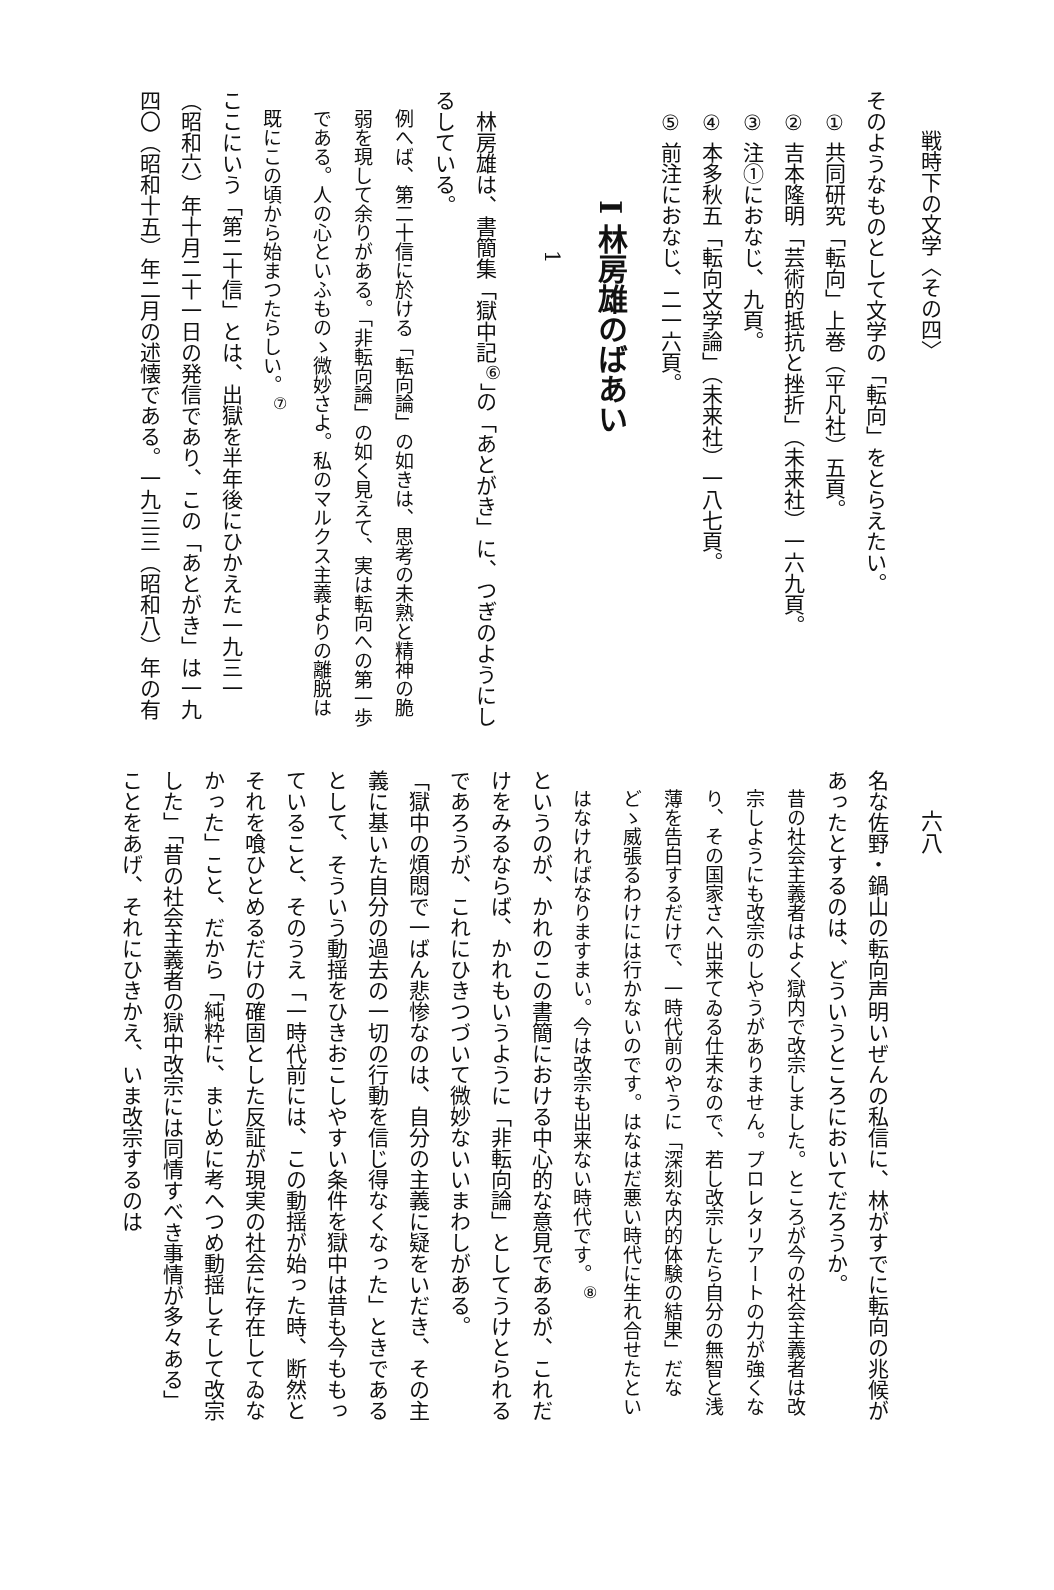戦時下の文学〈その四〉
そのようなものとして文学の「転向」をとらえたい。
① 共同研究「転向」上巻（平凡社）五頁。
② 吉本隆明「芸術的抵抗と挫折」（未来社）一六九頁。
③ 注①におなじ、九頁。
④ 本多秋五「転向文学論」（未来社）一八七頁。
⑤ 前注におなじ、二一六頁。
I 林房雄のばあい
1
林房雄は、書簡集「獄中記<sup>⑥</sup>」の「あとがき」に、つぎのようにしるしている。
例へば、第二十信に於ける「転向論」の如きは、思考の未熟と精神の脆弱を現して余りがある。「非転向論」の如く見えて、実は転向への第一歩である。人の心といふものゝ微妙さよ。私のマルクス主義よりの離脱は既にこの頃から始まつたらしい。<sup>⑦</sup>
ここにいう「第二十信」とは、出獄を半年後にひかえた一九三一（昭和六）年十月二十一日の発信であり、この「あとがき」は一九四〇（昭和十五）年二月の述懐である。一九三三（昭和八）年の有
六八
名な佐野・鍋山の転向声明いぜんの私信に、林がすでに転向の兆候があったとするのは、どういうところにおいてだろうか。
昔の社会主義者はよく獄内で改宗しました。ところが今の社会主義者は改宗しようにも改宗のしやうがありません。プロレタリアートの力が強くなり、その国家さへ出来てゐる仕末なので、若し改宗したら自分の無智と浅薄を告白するだけで、一時代前のやうに「深刻な内的体験の結果」だなどゝ威張るわけには行かないのです。はなはだ悪い時代に生れ合せたといはなければなりますまい。今は改宗も出来ない時代です。<sup>⑧</sup>
というのが、かれのこの書簡における中心的な意見であるが、これだけをみるならば、かれもいうように「非転向論」としてうけとられるであろうが、これにひきつづいて微妙ないいまわしがある。
「獄中の煩悶で一ばん悲惨なのは、自分の主義に疑をいだき、その主義に基いた自分の過去の一切の行動を信じ得なくなった」ときであるとして、そういう動揺をひきおこしやすい条件を獄中は昔も今ももっていること、そのうえ「一時代前には、この動揺が始った時、断然とそれを喰ひとめるだけの確固とした反証が現実の社会に存在してゐなかった」こと、だから「純粋に、まじめに考へつめ動揺しそして改宗した」「昔の社会主義者の獄中改宗には同情すべき事情が多々ある」ことをあげ、それにひきかえ、いま改宗するのは